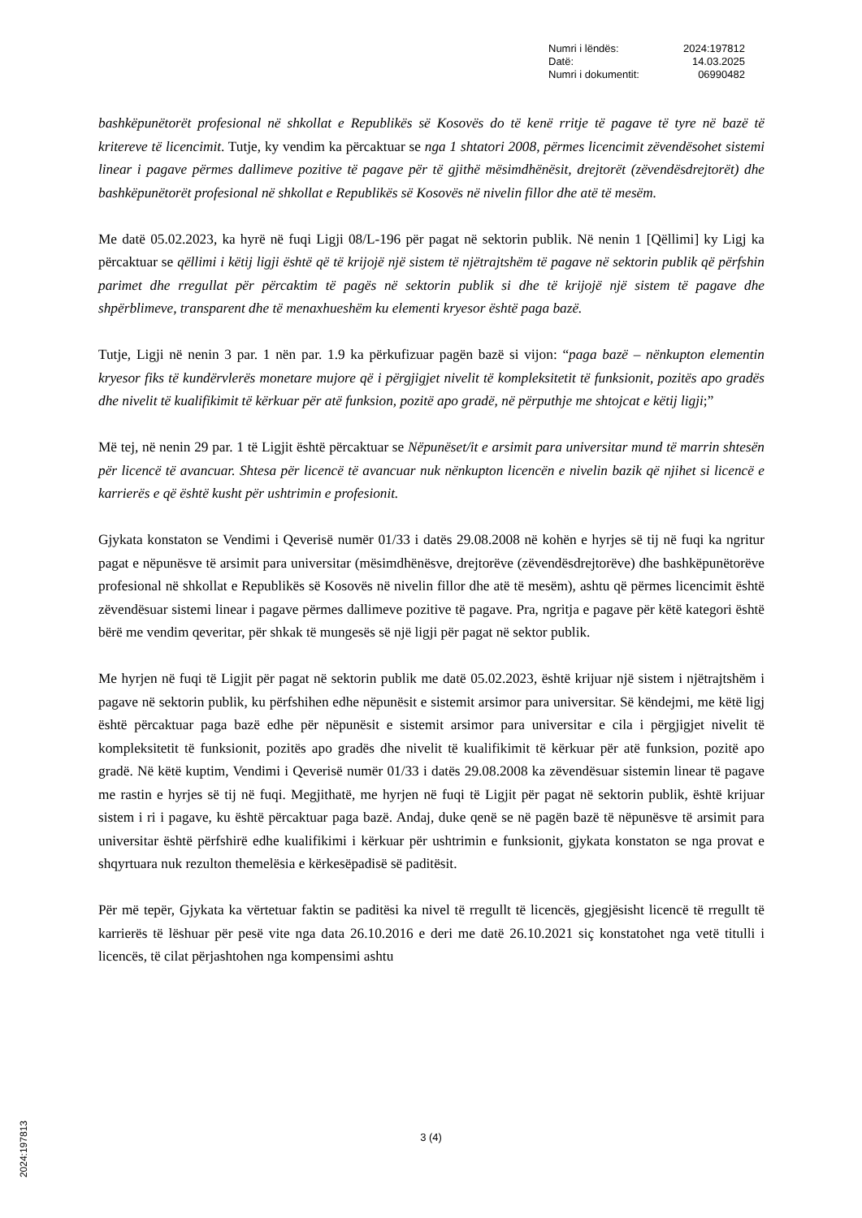| Numri i lëndës: | 2024:197812 |
| Datë: | 14.03.2025 |
| Numri i dokumentit: | 06990482 |
bashkëpunëtorët profesional në shkollat e Republikës së Kosovës do të kenë rritje të pagave të tyre në bazë të kritereve të licencimit. Tutje, ky vendim ka përcaktuar se nga 1 shtatori 2008, përmes licencimit zëvendësohet sistemi linear i pagave përmes dallimeve pozitive të pagave për të gjithë mësimdhënësit, drejtorët (zëvendësdrejtorët) dhe bashkëpunëtorët profesional në shkollat e Republikës së Kosovës në nivelin fillor dhe atë të mesëm.
Me datë 05.02.2023, ka hyrë në fuqi Ligji 08/L-196 për pagat në sektorin publik. Në nenin 1 [Qëllimi] ky Ligj ka përcaktuar se qëllimi i këtij ligji është që të krijojë një sistem të njëtrajtshëm të pagave në sektorin publik që përfshin parimet dhe rregullat për përcaktim të pagës në sektorin publik si dhe të krijojë një sistem të pagave dhe shpërblimeve, transparent dhe të menaxhueshëm ku elementi kryesor është paga bazë.
Tutje, Ligji në nenin 3 par. 1 nën par. 1.9 ka përkufizuar pagën bazë si vijon: “paga bazë – nënkupton elementin kryesor fiks të kundërvlerës monetare mujore që i përgjigjet nivelit të kompleksitetit të funksionit, pozitës apo gradës dhe nivelit të kualifikimit të kërkuar për atë funksion, pozitë apo gradë, në përputhje me shtojcat e këtij ligji;”
Më tej, në nenin 29 par. 1 të Ligjit është përcaktuar se Nëpunëset/it e arsimit para universitar mund të marrin shtesën për licencë të avancuar. Shtesa për licencë të avancuar nuk nënkupton licencën e nivelin bazik që njihet si licencë e karrierës e që është kusht për ushtrimin e profesionit.
Gjykata konstaton se Vendimi i Qeverisë numër 01/33 i datës 29.08.2008 në kohën e hyrjes së tij në fuqi ka ngritur pagat e nëpunësve të arsimit para universitar (mësimdhënësve, drejtorëve (zëvendësdrejtorëve) dhe bashkëpunëtorëve profesional në shkollat e Republikës së Kosovës në nivelin fillor dhe atë të mesëm), ashtu që përmes licencimit është zëvendësuar sistemi linear i pagave përmes dallimeve pozitive të pagave. Pra, ngritja e pagave për këtë kategori është bërë me vendim qeveritar, për shkak të mungesës së një ligji për pagat në sektor publik.
Me hyrjen në fuqi të Ligjit për pagat në sektorin publik me datë 05.02.2023, është krijuar një sistem i njëtrajtshëm i pagave në sektorin publik, ku përfshihen edhe nëpunësit e sistemit arsimor para universitar. Së këndejmi, me këtë ligj është përcaktuar paga bazë edhe për nëpunësit e sistemit arsimor para universitar e cila i përgjigjet nivelit të kompleksitetit të funksionit, pozitës apo gradës dhe nivelit të kualifikimit të kërkuar për atë funksion, pozitë apo gradë. Në këtë kuptim, Vendimi i Qeverisë numër 01/33 i datës 29.08.2008 ka zëvendësuar sistemin linear të pagave me rastin e hyrjes së tij në fuqi. Megjithatë, me hyrjen në fuqi të Ligjit për pagat në sektorin publik, është krijuar sistem i ri i pagave, ku është përcaktuar paga bazë. Andaj, duke qenë se në pagën bazë të nëpunësve të arsimit para universitar është përfshirë edhe kualifikimi i kërkuar për ushtrimin e funksionit, gjykata konstaton se nga provat e shqyrtuara nuk rezulton themelësia e kërkesëpadisë së paditësit.
Për më tepër, Gjykata ka vërtetuar faktin se paditësi ka nivel të rregullt të licencës, gjegjësisht licencë të rregullt të karrierës të lëshuar për pesë vite nga data 26.10.2016 e deri me datë 26.10.2021 siç konstatohet nga vetë titulli i licencës, të cilat përjashtohen nga kompensimi ashtu
3 (4)
2024:197813